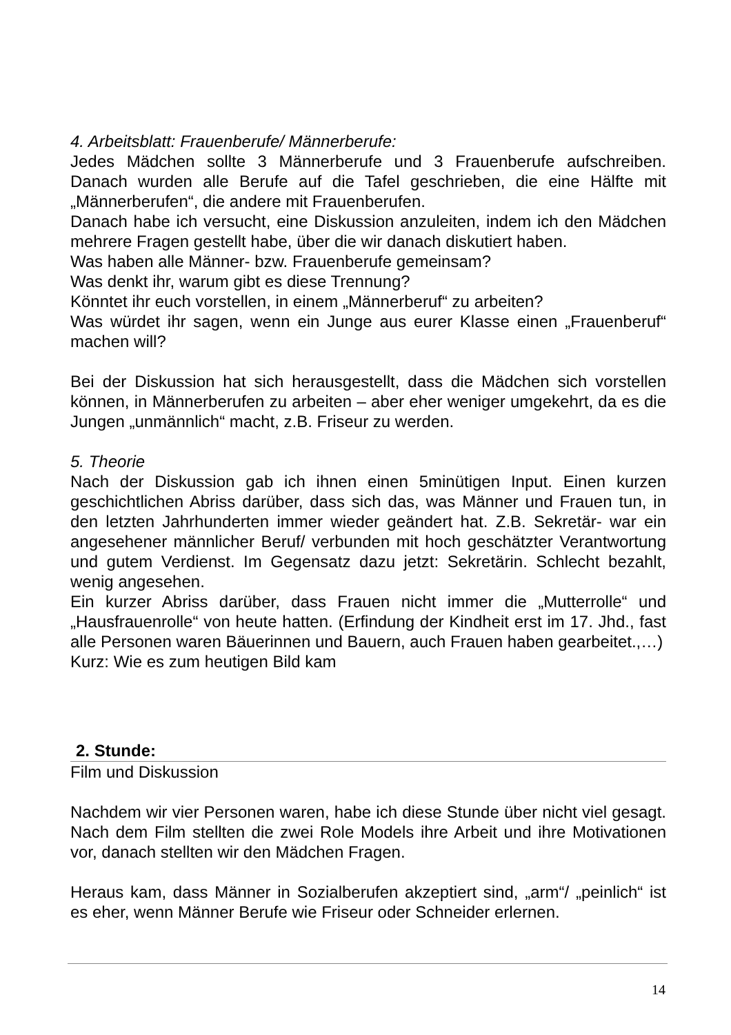4. Arbeitsblatt: Frauenberufe/ Männerberufe:
Jedes Mädchen sollte 3 Männerberufe und 3 Frauenberufe aufschreiben. Danach wurden alle Berufe auf die Tafel geschrieben, die eine Hälfte mit „Männerberufen“, die andere mit Frauenberufen.
Danach habe ich versucht, eine Diskussion anzuleiten, indem ich den Mädchen mehrere Fragen gestellt habe, über die wir danach diskutiert haben.
Was haben alle Männer- bzw. Frauenberufe gemeinsam?
Was denkt ihr, warum gibt es diese Trennung?
Könntet ihr euch vorstellen, in einem „Männerberuf“ zu arbeiten?
Was würdet ihr sagen, wenn ein Junge aus eurer Klasse einen „Frauenberuf“ machen will?
Bei der Diskussion hat sich herausgestellt, dass die Mädchen sich vorstellen können, in Männerberufen zu arbeiten – aber eher weniger umgekehrt, da es die Jungen „unmännlich“ macht, z.B. Friseur zu werden.
5. Theorie
Nach der Diskussion gab ich ihnen einen 5minütigen Input. Einen kurzen geschichtlichen Abriss darüber, dass sich das, was Männer und Frauen tun, in den letzten Jahrhunderten immer wieder geändert hat. Z.B. Sekretär- war ein angesehener männlicher Beruf/ verbunden mit hoch geschätzter Verantwortung und gutem Verdienst. Im Gegensatz dazu jetzt: Sekretärin. Schlecht bezahlt, wenig angesehen.
Ein kurzer Abriss darüber, dass Frauen nicht immer die „Mutterrolle“ und „Hausfrauenrolle“ von heute hatten. (Erfindung der Kindheit erst im 17. Jhd., fast alle Personen waren Bäuerinnen und Bauern, auch Frauen haben gearbeitet.,…)
Kurz: Wie es zum heutigen Bild kam
2. Stunde:
Film und Diskussion
Nachdem wir vier Personen waren, habe ich diese Stunde über nicht viel gesagt. Nach dem Film stellten die zwei Role Models ihre Arbeit und ihre Motivationen vor, danach stellten wir den Mädchen Fragen.
Heraus kam, dass Männer in Sozialberufen akzeptiert sind, „arm“/ „peinlich“ ist es eher, wenn Männer Berufe wie Friseur oder Schneider erlernen.
14